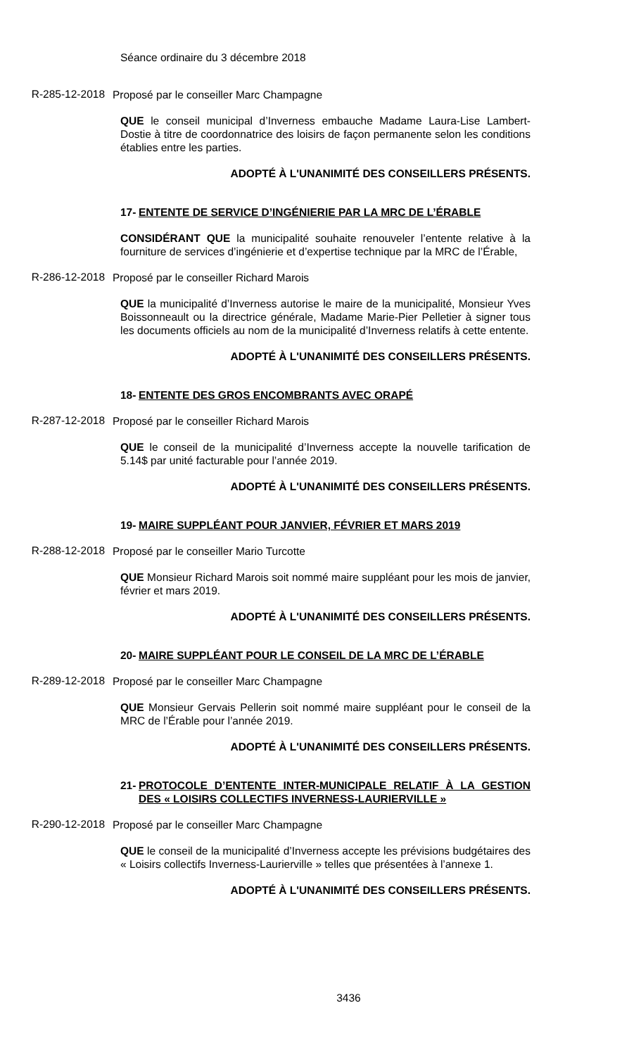Séance ordinaire du 3 décembre 2018
R-285-12-2018
Proposé par le conseiller Marc Champagne
QUE le conseil municipal d’Inverness embauche Madame Laura-Lise Lambert-Dostie à titre de coordonnatrice des loisirs de façon permanente selon les conditions établies entre les parties.
ADOPTÉ À L'UNANIMITÉ DES CONSEILLERS PRÉSENTS.
17- ENTENTE DE SERVICE D’INGÉNIERIE PAR LA MRC DE L’ÉRABLE
CONSIDÉRANT QUE la municipalité souhaite renouveler l’entente relative à la fourniture de services d’ingénierie et d’expertise technique par la MRC de l’Érable,
R-286-12-2018
Proposé par le conseiller Richard Marois
QUE la municipalité d’Inverness autorise le maire de la municipalité, Monsieur Yves Boissonneault ou la directrice générale, Madame Marie-Pier Pelletier à signer tous les documents officiels au nom de la municipalité d’Inverness relatifs à cette entente.
ADOPTÉ À L'UNANIMITÉ DES CONSEILLERS PRÉSENTS.
18- ENTENTE DES GROS ENCOMBRANTS AVEC ORAPÉ
R-287-12-2018
Proposé par le conseiller Richard Marois
QUE le conseil de la municipalité d’Inverness accepte la nouvelle tarification de 5.14$ par unité facturable pour l’année 2019.
ADOPTÉ À L'UNANIMITÉ DES CONSEILLERS PRÉSENTS.
19- MAIRE SUPPLÉANT POUR JANVIER, FÉVRIER ET MARS 2019
R-288-12-2018
Proposé par le conseiller Mario Turcotte
QUE Monsieur Richard Marois soit nommé maire suppléant pour les mois de janvier, février et mars 2019.
ADOPTÉ À L'UNANIMITÉ DES CONSEILLERS PRÉSENTS.
20- MAIRE SUPPLÉANT POUR LE CONSEIL DE LA MRC DE L’ÉRABLE
R-289-12-2018
Proposé par le conseiller Marc Champagne
QUE Monsieur Gervais Pellerin soit nommé maire suppléant pour le conseil de la MRC de l’Érable pour l’année 2019.
ADOPTÉ À L'UNANIMITÉ DES CONSEILLERS PRÉSENTS.
21- PROTOCOLE D’ENTENTE INTER-MUNICIPALE RELATIF À LA GESTION DES « LOISIRS COLLECTIFS INVERNESS-LAURIERVILLE »
R-290-12-2018
Proposé par le conseiller Marc Champagne
QUE le conseil de la municipalité d’Inverness accepte les prévisions budgétaires des « Loisirs collectifs Inverness-Laurierville » telles que présentées à l’annexe 1.
ADOPTÉ À L'UNANIMITÉ DES CONSEILLERS PRÉSENTS.
3436